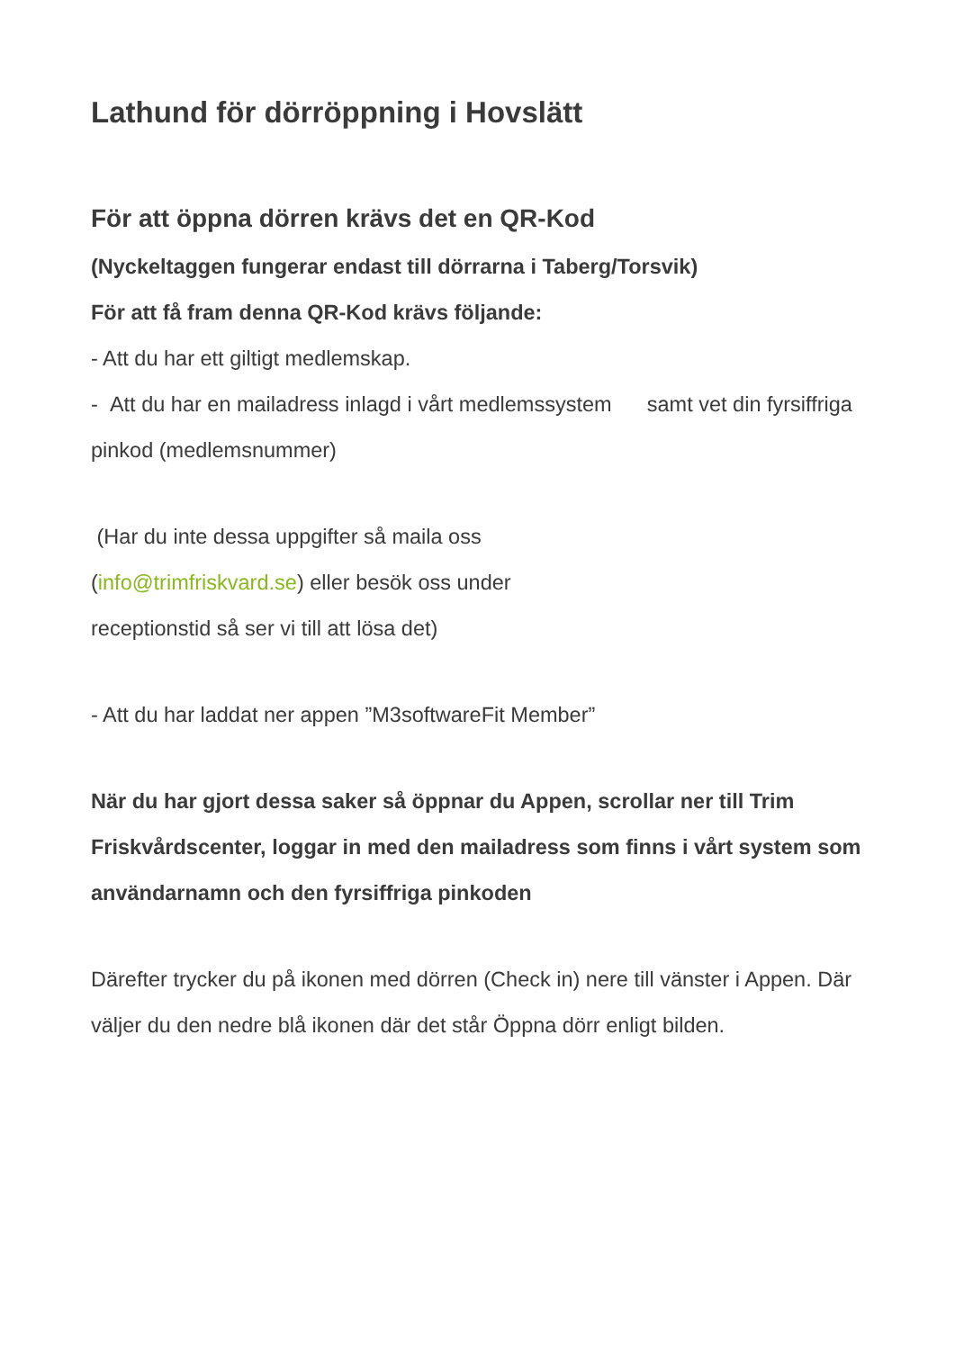Lathund för dörröppning i Hovslätt
För att öppna dörren krävs det en QR-Kod
(Nyckeltaggen fungerar endast till dörrarna i Taberg/Torsvik)
För att få fram denna QR-Kod krävs följande:
- Att du har ett giltigt medlemskap.
- Att du har en mailadress inlagd i vårt medlemssystem samt vet din fyrsiffriga pinkod (medlemsnummer)
(Har du inte dessa uppgifter så maila oss
(info@trimfriskvard.se) eller besök oss under
receptionstid så ser vi till att lösa det)
- Att du har laddat ner appen ”M3softwareFit Member”
När du har gjort dessa saker så öppnar du Appen, scrollar ner till Trim Friskvårdscenter, loggar in med den mailadress som finns i vårt system som användarnamn och den fyrsiffriga pinkoden
Därefter trycker du på ikonen med dörren (Check in) nere till vänster i Appen. Där väljer du den nedre blå ikonen där det står Öppna dörr enligt bilden.